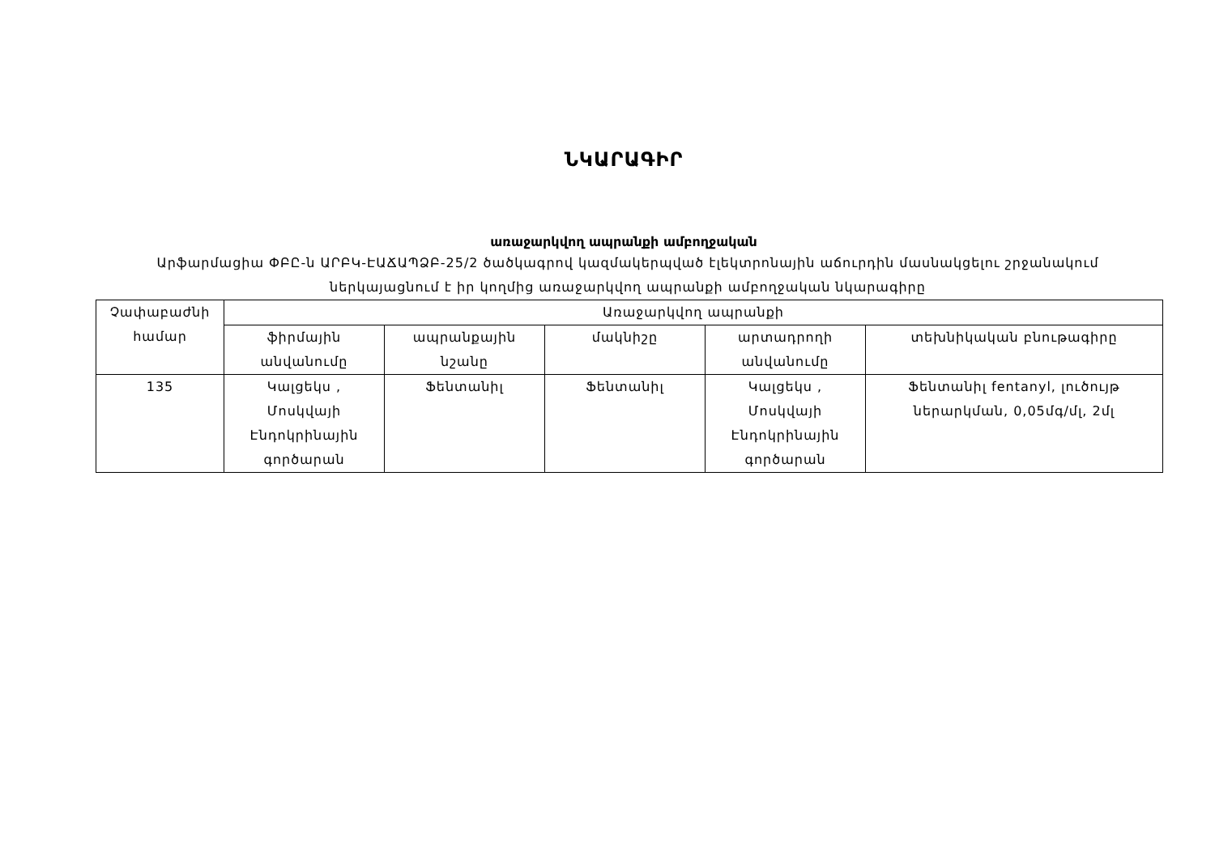ՆԿԱՐԱԳԻՐ
առաջարկվող ապրանքի ամբողջական
Արֆարմացիա ՓԲԸ-ն ԱՐԲԿ-ԷԱՃԱՊՁԲ-25/2 ծածկագրով կազմակերպված էլեկտրոնային աճուրդին մասնակցելու շրջանակում ներկայացնում է իր կողմից առաջարկվող ապրանքի ամբողջական նկարագիրը
| Չափաբաժնի համար | Առաջարկվող ապրանքի | | | | |
| --- | --- | --- | --- | --- | --- |
| | ֆիրմային անվանումը | ապրանքային նշանը | մակնիշը | արտադրողի անվանումը | տեխնիկական բնութագիրը |
| 135 | Կալցեկս , Մոսկվայի Էնդոկրինային գործարան | Ֆենտանիլ | Ֆենտանիլ | Կալցեկս , Մոսկվայի Էնդոկրինային գործարան | Ֆենտանիլ fentanyl, լուծույթ ներարկման, 0,05մգ/մլ, 2մլ |